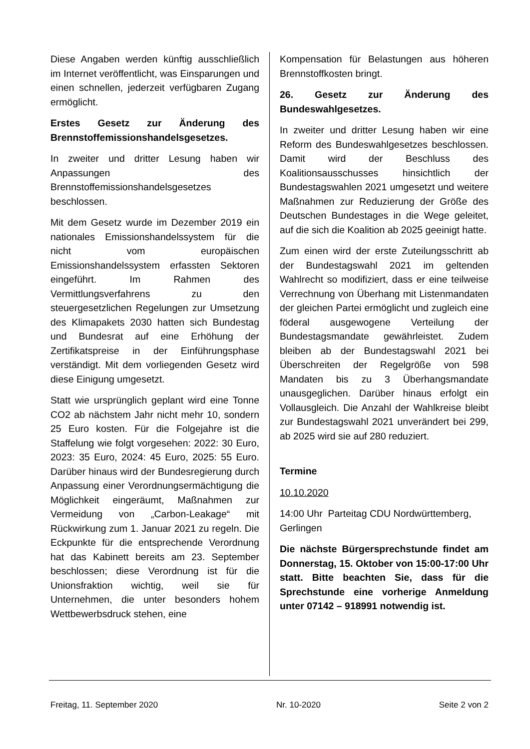Diese Angaben werden künftig ausschließlich im Internet veröffentlicht, was Einsparungen und einen schnellen, jederzeit verfügbaren Zugang ermöglicht.
Erstes Gesetz zur Änderung des Brennstoffemissionshandelsgesetzes.
In zweiter und dritter Lesung haben wir Anpassungen des Brennstoffemissionshandelsgesetzes beschlossen.
Mit dem Gesetz wurde im Dezember 2019 ein nationales Emissionshandelssystem für die nicht vom europäischen Emissionshandelssystem erfassten Sektoren eingeführt. Im Rahmen des Vermittlungsverfahrens zu den steuergesetzlichen Regelungen zur Umsetzung des Klimapakets 2030 hatten sich Bundestag und Bundesrat auf eine Erhöhung der Zertifikatspreise in der Einführungsphase verständigt. Mit dem vorliegenden Gesetz wird diese Einigung umgesetzt.
Statt wie ursprünglich geplant wird eine Tonne CO2 ab nächstem Jahr nicht mehr 10, sondern 25 Euro kosten. Für die Folgejahre ist die Staffelung wie folgt vorgesehen: 2022: 30 Euro, 2023: 35 Euro, 2024: 45 Euro, 2025: 55 Euro. Darüber hinaus wird der Bundesregierung durch Anpassung einer Verordnungsermächtigung die Möglichkeit eingeräumt, Maßnahmen zur Vermeidung von „Carbon-Leakage“ mit Rückwirkung zum 1. Januar 2021 zu regeln. Die Eckpunkte für die entsprechende Verordnung hat das Kabinett bereits am 23. September beschlossen; diese Verordnung ist für die Unionsfraktion wichtig, weil sie für Unternehmen, die unter besonders hohem Wettbewerbsdruck stehen, eine
Kompensation für Belastungen aus höheren Brennstoffkosten bringt.
26. Gesetz zur Änderung des Bundeswahlgesetzes.
In zweiter und dritter Lesung haben wir eine Reform des Bundeswahlgesetzes beschlossen. Damit wird der Beschluss des Koalitionsausschusses hinsichtlich der Bundestagswahlen 2021 umgesetzt und weitere Maßnahmen zur Reduzierung der Größe des Deutschen Bundestages in die Wege geleitet, auf die sich die Koalition ab 2025 geeinigt hatte.
Zum einen wird der erste Zuteilungsschritt ab der Bundestagswahl 2021 im geltenden Wahlrecht so modifiziert, dass er eine teilweise Verrechnung von Überhang mit Listenmandaten der gleichen Partei ermöglicht und zugleich eine föderal ausgewogene Verteilung der Bundestagsmandate gewährleistet. Zudem bleiben ab der Bundestagswahl 2021 bei Überschreiten der Regelgröße von 598 Mandaten bis zu 3 Überhangsmandate unausgeglichen. Darüber hinaus erfolgt ein Vollausgleich. Die Anzahl der Wahlkreise bleibt zur Bundestagswahl 2021 unverändert bei 299, ab 2025 wird sie auf 280 reduziert.
Termine
10.10.2020
14:00 Uhr Parteitag CDU Nordwürttemberg, Gerlingen
Die nächste Bürgersprechstunde findet am Donnerstag, 15. Oktober von 15:00-17:00 Uhr statt. Bitte beachten Sie, dass für die Sprechstunde eine vorherige Anmeldung unter 07142 – 918991 notwendig ist.
Freitag, 11. September 2020 Nr. 10-2020 Seite 2 von 2